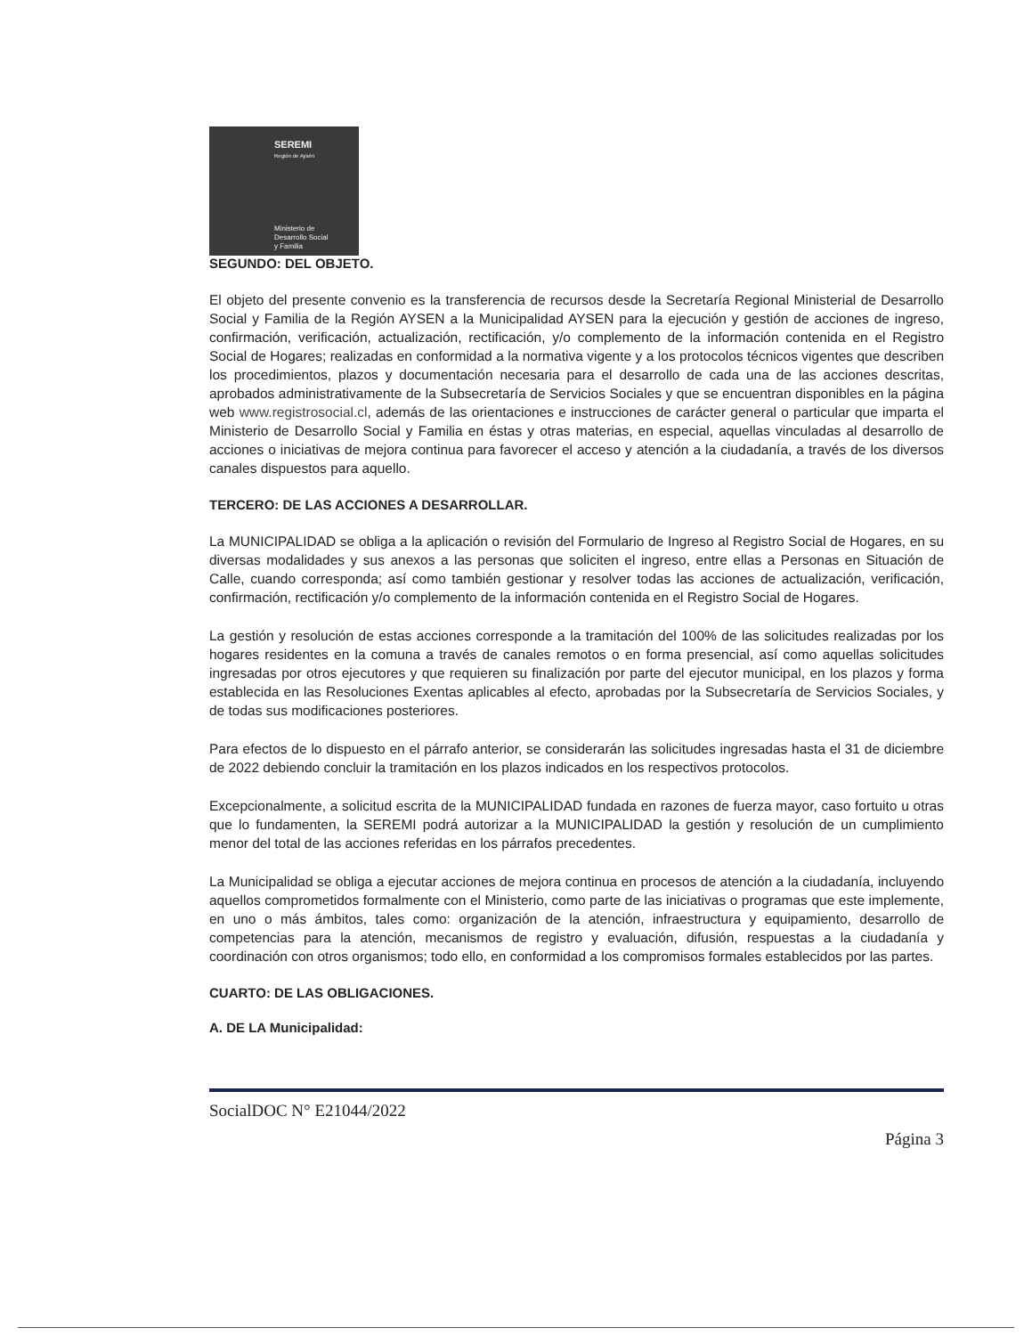SEREMI
Región de Aysén
Ministerio de
Desarrollo Social
y Familia
SEGUNDO: DEL OBJETO.
El objeto del presente convenio es la transferencia de recursos desde la Secretaría Regional Ministerial de Desarrollo Social y Familia de la Región AYSEN a la Municipalidad AYSEN para la ejecución y gestión de acciones de ingreso, confirmación, verificación, actualización, rectificación, y/o complemento de la información contenida en el Registro Social de Hogares; realizadas en conformidad a la normativa vigente y a los protocolos técnicos vigentes que describen los procedimientos, plazos y documentación necesaria para el desarrollo de cada una de las acciones descritas, aprobados administrativamente de la Subsecretaría de Servicios Sociales y que se encuentran disponibles en la página web www.registrosocial.cl, además de las orientaciones e instrucciones de carácter general o particular que imparta el Ministerio de Desarrollo Social y Familia en éstas y otras materias, en especial, aquellas vinculadas al desarrollo de acciones o iniciativas de mejora continua para favorecer el acceso y atención a la ciudadanía, a través de los diversos canales dispuestos para aquello.
TERCERO: DE LAS ACCIONES A DESARROLLAR.
La MUNICIPALIDAD se obliga a la aplicación o revisión del Formulario de Ingreso al Registro Social de Hogares, en su diversas modalidades y sus anexos a las personas que soliciten el ingreso, entre ellas a Personas en Situación de Calle, cuando corresponda; así como también gestionar y resolver todas las acciones de actualización, verificación, confirmación, rectificación y/o complemento de la información contenida en el Registro Social de Hogares.
La gestión y resolución de estas acciones corresponde a la tramitación del 100% de las solicitudes realizadas por los hogares residentes en la comuna a través de canales remotos o en forma presencial, así como aquellas solicitudes ingresadas por otros ejecutores y que requieren su finalización por parte del ejecutor municipal, en los plazos y forma establecida en las Resoluciones Exentas aplicables al efecto, aprobadas por la Subsecretaría de Servicios Sociales, y de todas sus modificaciones posteriores.
Para efectos de lo dispuesto en el párrafo anterior, se considerarán las solicitudes ingresadas hasta el 31 de diciembre de 2022 debiendo concluir la tramitación en los plazos indicados en los respectivos protocolos.
Excepcionalmente, a solicitud escrita de la MUNICIPALIDAD fundada en razones de fuerza mayor, caso fortuito u otras que lo fundamenten, la SEREMI podrá autorizar a la MUNICIPALIDAD la gestión y resolución de un cumplimiento menor del total de las acciones referidas en los párrafos precedentes.
La Municipalidad se obliga a ejecutar acciones de mejora continua en procesos de atención a la ciudadanía, incluyendo aquellos comprometidos formalmente con el Ministerio, como parte de las iniciativas o programas que este implemente, en uno o más ámbitos, tales como: organización de la atención, infraestructura y equipamiento, desarrollo de competencias para la atención, mecanismos de registro y evaluación, difusión, respuestas a la ciudadanía y coordinación con otros organismos; todo ello, en conformidad a los compromisos formales establecidos por las partes.
CUARTO: DE LAS OBLIGACIONES.
A. DE LA Municipalidad:
SocialDOC N° E21044/2022
Página 3